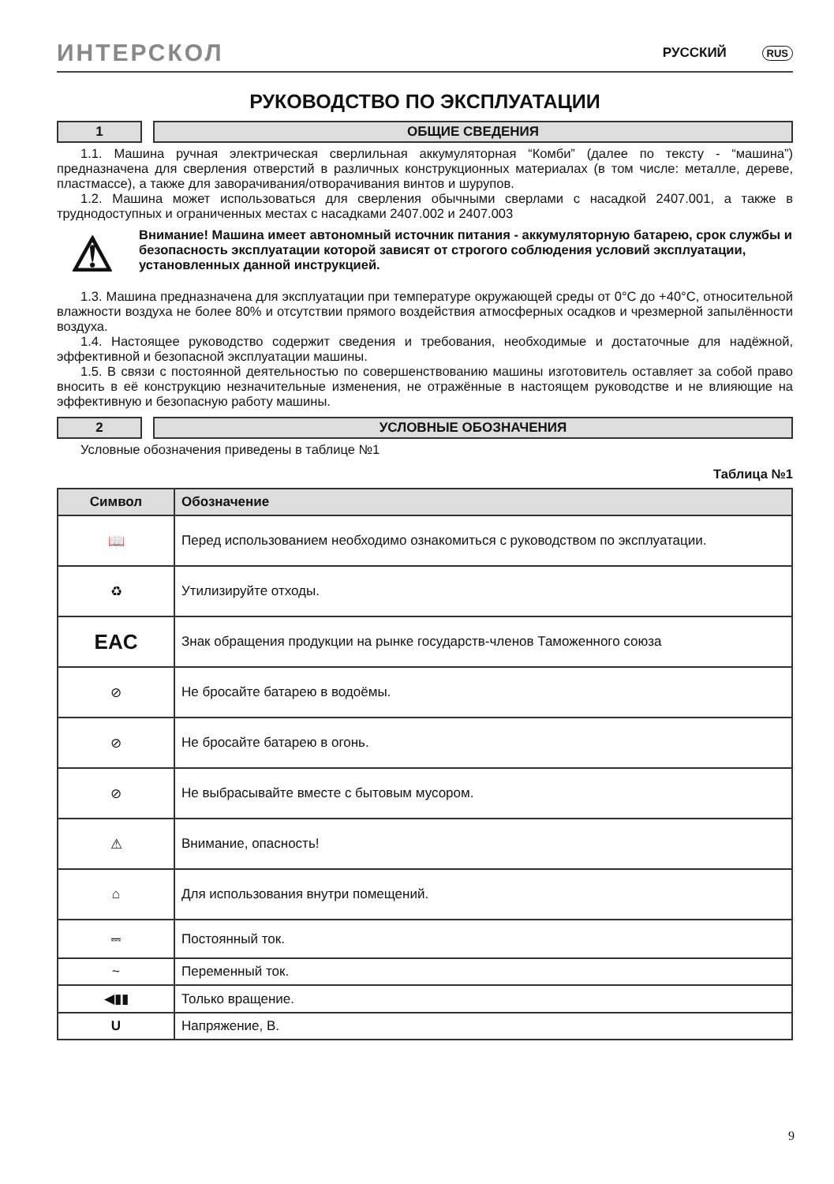ИНТЕРСКОЛ РУССКИЙ RUS
РУКОВОДСТВО ПО ЭКСПЛУАТАЦИИ
1 ОБЩИЕ СВЕДЕНИЯ
1.1. Машина ручная электрическая сверлильная аккумуляторная “Комби” (далее по тексту - “машина”) предназначена для сверления отверстий в различных конструкционных материалах (в том числе: металле, дереве, пластмассе), а также для заворачивания/отворачивания винтов и шурупов.
1.2. Машина может использоваться для сверления обычными сверлами с насадкой 2407.001, а также в труднодоступных и ограниченных местах с насадками 2407.002 и 2407.003
⚠
Внимание! Машина имеет автономный источник питания - аккумуляторную батарею, срок службы и безопасность эксплуатации которой зависят от строгого соблюдения условий эксплуатации, установленных данной инструкцией.
1.3. Машина предназначена для эксплуатации при температуре окружающей среды от 0°С до +40°С, относительной влажности воздуха не более 80% и отсутствии прямого воздействия атмосферных осадков и чрезмерной запылённости воздуха.
1.4. Настоящее руководство содержит сведения и требования, необходимые и достаточные для надёжной, эффективной и безопасной эксплуатации машины.
1.5. В связи с постоянной деятельностью по совершенствованию машины изготовитель оставляет за собой право вносить в её конструкцию незначительные изменения, не отражённые в настоящем руководстве и не влияющие на эффективную и безопасную работу машины.
2 УСЛОВНЫЕ ОБОЗНАЧЕНИЯ
Условные обозначения приведены в таблице №1
Таблица №1
| Символ | Обозначение |
| --- | --- |
| 📖 | Перед использованием необходимо ознакомиться с руководством по эксплуатации. |
| ♻ | Утилизируйте отходы. |
| EAC | Знак обращения продукции на рынке государств-членов Таможенного союза |
| ⊘ | Не бросайте батарею в водоёмы. |
| ⊘ | Не бросайте батарею в огонь. |
| ⊘ | Не выбрасывайте вместе с бытовым мусором. |
| ⚠ | Внимание, опасность! |
| ⌂ | Для использования внутри помещений. |
| ⎓ | Постоянный ток. |
| ~ | Переменный ток. |
| ◀▮▮ | Только вращение. |
| U | Напряжение, В. |
9